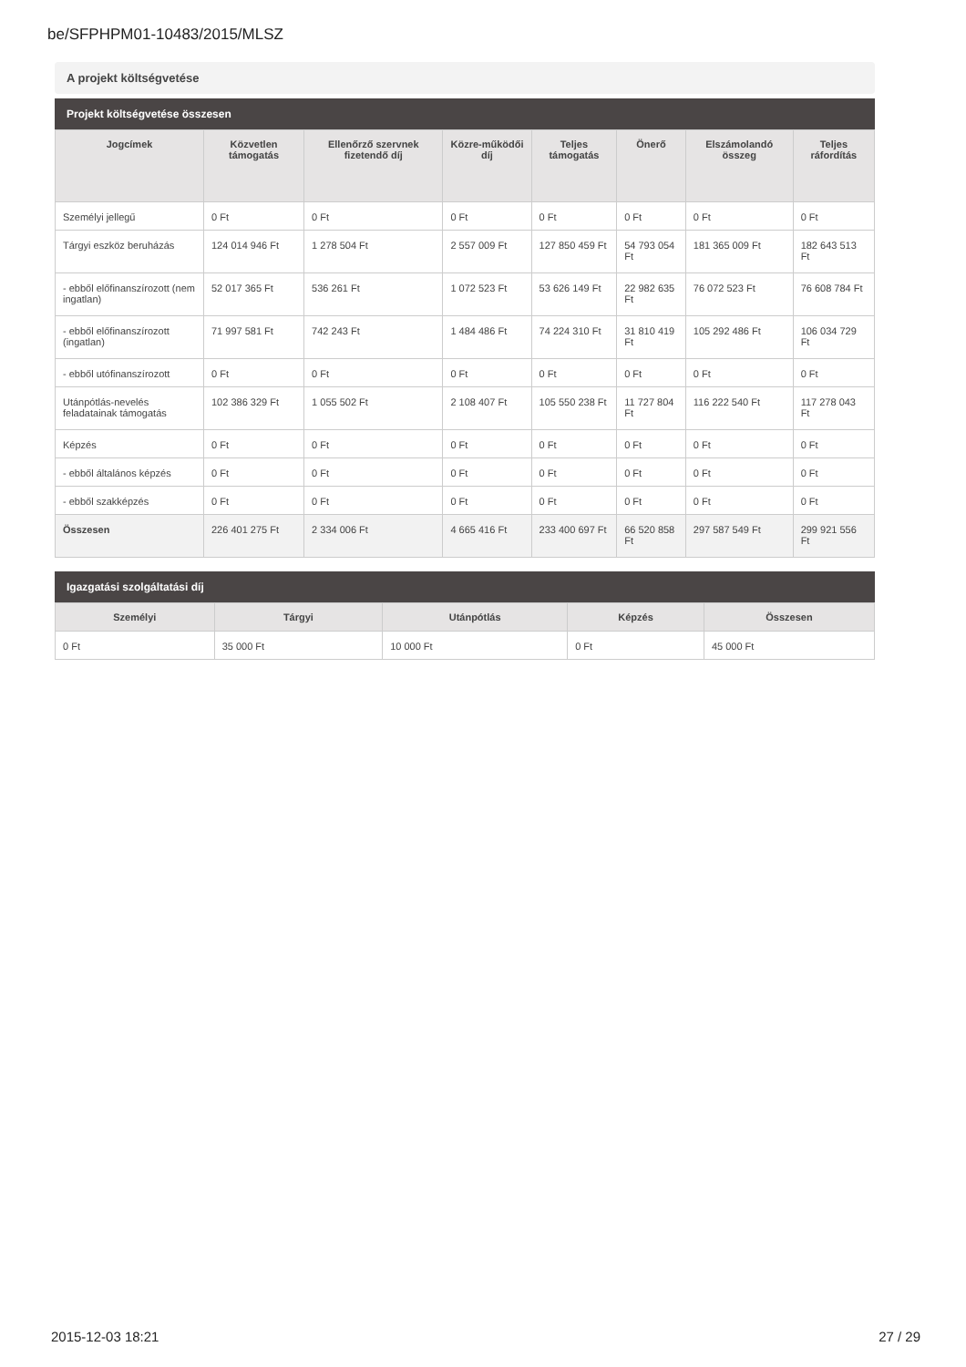be/SFPHPM01-10483/2015/MLSZ
A projekt költségvetése
Projekt költségvetése összesen
| Jogcímek | Közvetlen támogatás | Ellenőrző szervnek fizetendő díj | Közre-működői díj | Teljes támogatás | Önerő | Elszámolandó összeg | Teljes ráfordítás |
| --- | --- | --- | --- | --- | --- | --- | --- |
| Személyi jellegű | 0 Ft | 0 Ft | 0 Ft | 0 Ft | 0 Ft | 0 Ft | 0 Ft |
| Tárgyi eszköz beruházás | 124 014 946 Ft | 1 278 504 Ft | 2 557 009 Ft | 127 850 459 Ft | 54 793 054 Ft | 181 365 009 Ft | 182 643 513 Ft |
| - ebből előfinanszírozott (nem ingatlan) | 52 017 365 Ft | 536 261 Ft | 1 072 523 Ft | 53 626 149 Ft | 22 982 635 Ft | 76 072 523 Ft | 76 608 784 Ft |
| - ebből előfinanszírozott (ingatlan) | 71 997 581 Ft | 742 243 Ft | 1 484 486 Ft | 74 224 310 Ft | 31 810 419 Ft | 105 292 486 Ft | 106 034 729 Ft |
| - ebből utófinanszírozott | 0 Ft | 0 Ft | 0 Ft | 0 Ft | 0 Ft | 0 Ft | 0 Ft |
| Utánpótlás-nevelés feladatainak támogatás | 102 386 329 Ft | 1 055 502 Ft | 2 108 407 Ft | 105 550 238 Ft | 11 727 804 Ft | 116 222 540 Ft | 117 278 043 Ft |
| Képzés | 0 Ft | 0 Ft | 0 Ft | 0 Ft | 0 Ft | 0 Ft | 0 Ft |
| - ebből általános képzés | 0 Ft | 0 Ft | 0 Ft | 0 Ft | 0 Ft | 0 Ft | 0 Ft |
| - ebből szakképzés | 0 Ft | 0 Ft | 0 Ft | 0 Ft | 0 Ft | 0 Ft | 0 Ft |
| Összesen | 226 401 275 Ft | 2 334 006 Ft | 4 665 416 Ft | 233 400 697 Ft | 66 520 858 Ft | 297 587 549 Ft | 299 921 556 Ft |
Igazgatási szolgáltatási díj
| Személyi | Tárgyi | Utánpótlás | Képzés | Összesen |
| --- | --- | --- | --- | --- |
| 0 Ft | 35 000 Ft | 10 000 Ft | 0 Ft | 45 000 Ft |
2015-12-03 18:21 27 / 29